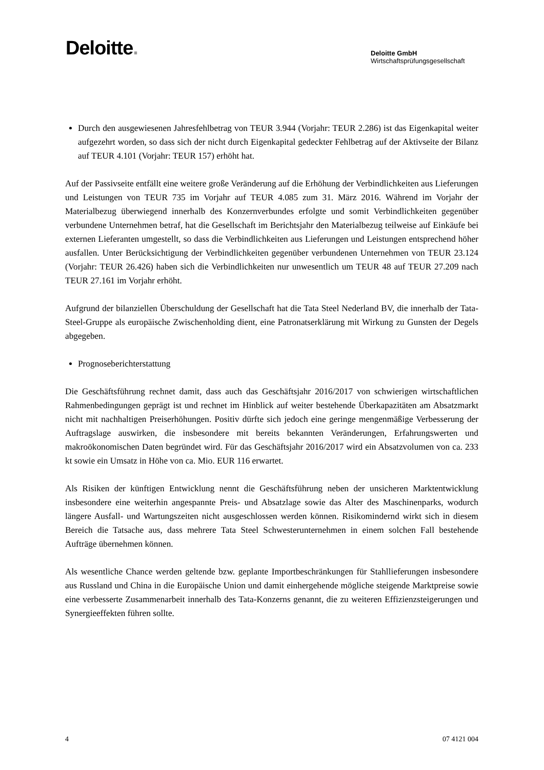Deloitte.
Deloitte GmbH
Wirtschaftsprüfungsgesellschaft
Durch den ausgewiesenen Jahresfehlbetrag von TEUR 3.944 (Vorjahr: TEUR 2.286) ist das Eigenkapital weiter aufgezehrt worden, so dass sich der nicht durch Eigenkapital gedeckter Fehlbetrag auf der Aktivseite der Bilanz auf TEUR 4.101 (Vorjahr: TEUR 157) erhöht hat.
Auf der Passivseite entfällt eine weitere große Veränderung auf die Erhöhung der Verbindlichkeiten aus Lieferungen und Leistungen von TEUR 735 im Vorjahr auf TEUR 4.085 zum 31. März 2016. Während im Vorjahr der Materialbezug überwiegend innerhalb des Konzernverbundes erfolgte und somit Verbindlichkeiten gegenüber verbundene Unternehmen betraf, hat die Gesellschaft im Berichtsjahr den Materialbezug teilweise auf Einkäufe bei externen Lieferanten umgestellt, so dass die Verbindlichkeiten aus Lieferungen und Leistungen entsprechend höher ausfallen. Unter Berücksichtigung der Verbindlichkeiten gegenüber verbundenen Unternehmen von TEUR 23.124 (Vorjahr: TEUR 26.426) haben sich die Verbindlichkeiten nur unwesentlich um TEUR 48 auf TEUR 27.209 nach TEUR 27.161 im Vorjahr erhöht.
Aufgrund der bilanziellen Überschuldung der Gesellschaft hat die Tata Steel Nederland BV, die innerhalb der Tata-Steel-Gruppe als europäische Zwischenholding dient, eine Patronatserklärung mit Wirkung zu Gunsten der Degels abgegeben.
Prognoseberichterstattung
Die Geschäftsführung rechnet damit, dass auch das Geschäftsjahr 2016/2017 von schwierigen wirtschaftlichen Rahmenbedingungen geprägt ist und rechnet im Hinblick auf weiter bestehende Überkapazitäten am Absatzmarkt nicht mit nachhaltigen Preiserhöhungen. Positiv dürfte sich jedoch eine geringe mengenmäßige Verbesserung der Auftragslage auswirken, die insbesondere mit bereits bekannten Veränderungen, Erfahrungswerten und makroökonomischen Daten begründet wird. Für das Geschäftsjahr 2016/2017 wird ein Absatzvolumen von ca. 233 kt sowie ein Umsatz in Höhe von ca. Mio. EUR 116 erwartet.
Als Risiken der künftigen Entwicklung nennt die Geschäftsführung neben der unsicheren Marktentwicklung insbesondere eine weiterhin angespannte Preis- und Absatzlage sowie das Alter des Maschinenparks, wodurch längere Ausfall- und Wartungszeiten nicht ausgeschlossen werden können. Risikomindernd wirkt sich in diesem Bereich die Tatsache aus, dass mehrere Tata Steel Schwesterunternehmen in einem solchen Fall bestehende Aufträge übernehmen können.
Als wesentliche Chance werden geltende bzw. geplante Importbeschränkungen für Stahllieferungen insbesondere aus Russland und China in die Europäische Union und damit einhergehende mögliche steigende Marktpreise sowie eine verbesserte Zusammenarbeit innerhalb des Tata-Konzerns genannt, die zu weiteren Effizienzsteigerungen und Synergieeffekten führen sollte.
4 07 4121 004